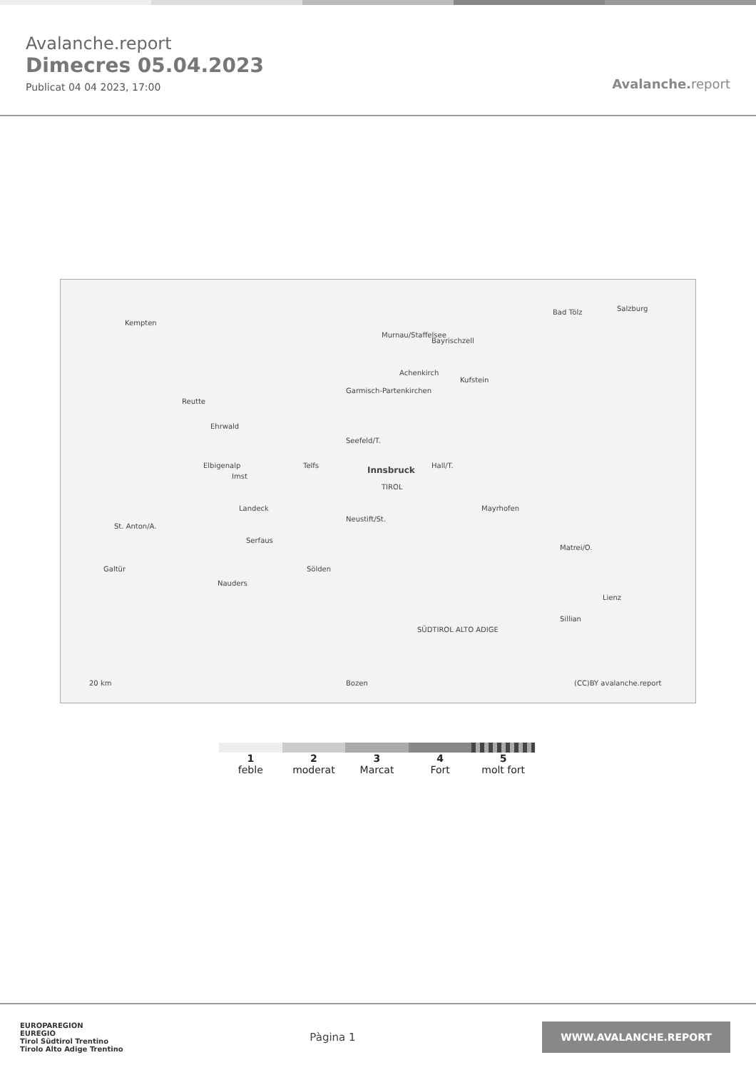Avalanche.report
Dimecres 05.04.2023
Publicat 04 04 2023, 17:00
Avalanche. report
Kempten
Murnau/Staffelsee
Bad Tölz Salzburg
Bayrischzell
Garmisch-Partenkirchen
Achenkirch
Kufstein
Reutte
Ehrwald
Seefeld/T.
Telfs Innsbruck Hall/T.
TIROL
Elbigenalp
Imst
Landeck
St. Anton/A.
Serfaus
Neustift/St.
Mayrhofen
Galtür
Nauders
Sölden
Matrei/O.
Lienz
Sillian
SÜDTIROL ALTO ADIGE
Bozen 20 km (CC)BY avalanche.report
1
feble
2
moderat
3
Marcat
4
Fort
5
molt fort
EUROPAREGION
EUREGIO
Tirol Südtirol Trentino
Tirolo Alto Adige Trentino
Pàgina 1
WWW.AVALANCHE.REPORT